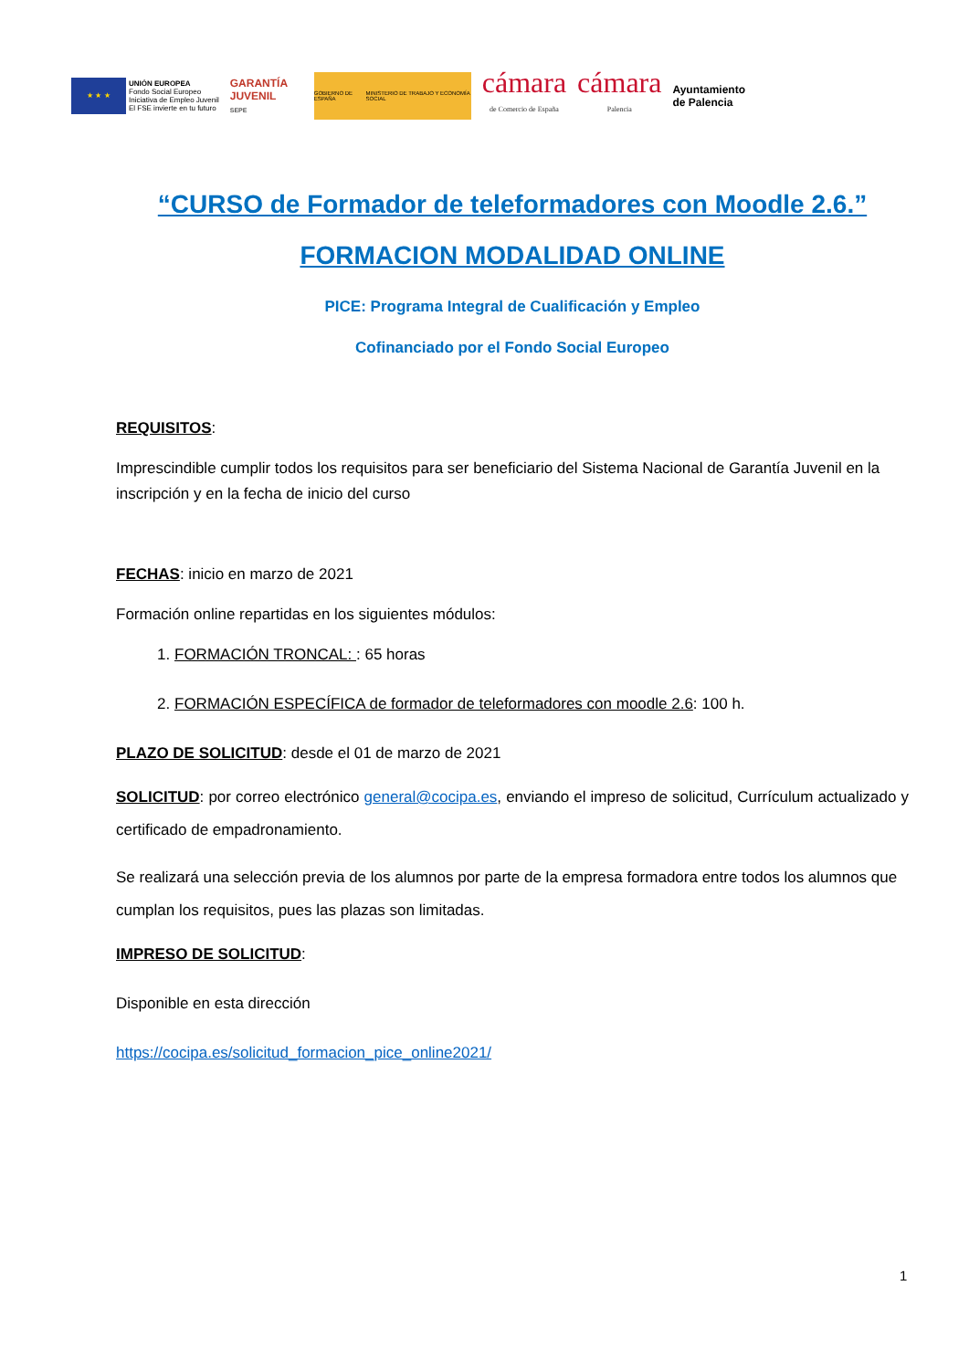★ ★ ★
UNIÓN EUROPEA
Fondo Social Europeo
Iniciativa de Empleo Juvenil
El FSE invierte en tu futuro
GARANTÍA JUVENIL
SEPE
GOBIERNO DE ESPAÑA MINISTERIO DE TRABAJO Y ECONOMÍA SOCIAL
cámara
de Comercio de España
cámara
Palencia
Ayuntamiento
de Palencia
“CURSO de Formador de teleformadores con Moodle 2.6.”
FORMACION MODALIDAD ONLINE
PICE: Programa Integral de Cualificación y Empleo
Cofinanciado por el Fondo Social Europeo
REQUISITOS:
Imprescindible cumplir todos los requisitos para ser beneficiario del Sistema Nacional de Garantía Juvenil en la inscripción y en la fecha de inicio del curso
FECHAS: inicio en marzo de 2021
Formación online repartidas en los siguientes módulos:
1. FORMACIÓN TRONCAL: : 65 horas
2. FORMACIÓN ESPECÍFICA de formador de teleformadores con moodle 2.6: 100 h.
PLAZO DE SOLICITUD: desde el 01 de marzo de 2021
SOLICITUD: por correo electrónico general@cocipa.es, enviando el impreso de solicitud, Currículum actualizado y certificado de empadronamiento.
Se realizará una selección previa de los alumnos por parte de la empresa formadora entre todos los alumnos que cumplan los requisitos, pues las plazas son limitadas.
IMPRESO DE SOLICITUD:
Disponible en esta dirección
https://cocipa.es/solicitud_formacion_pice_online2021/
1